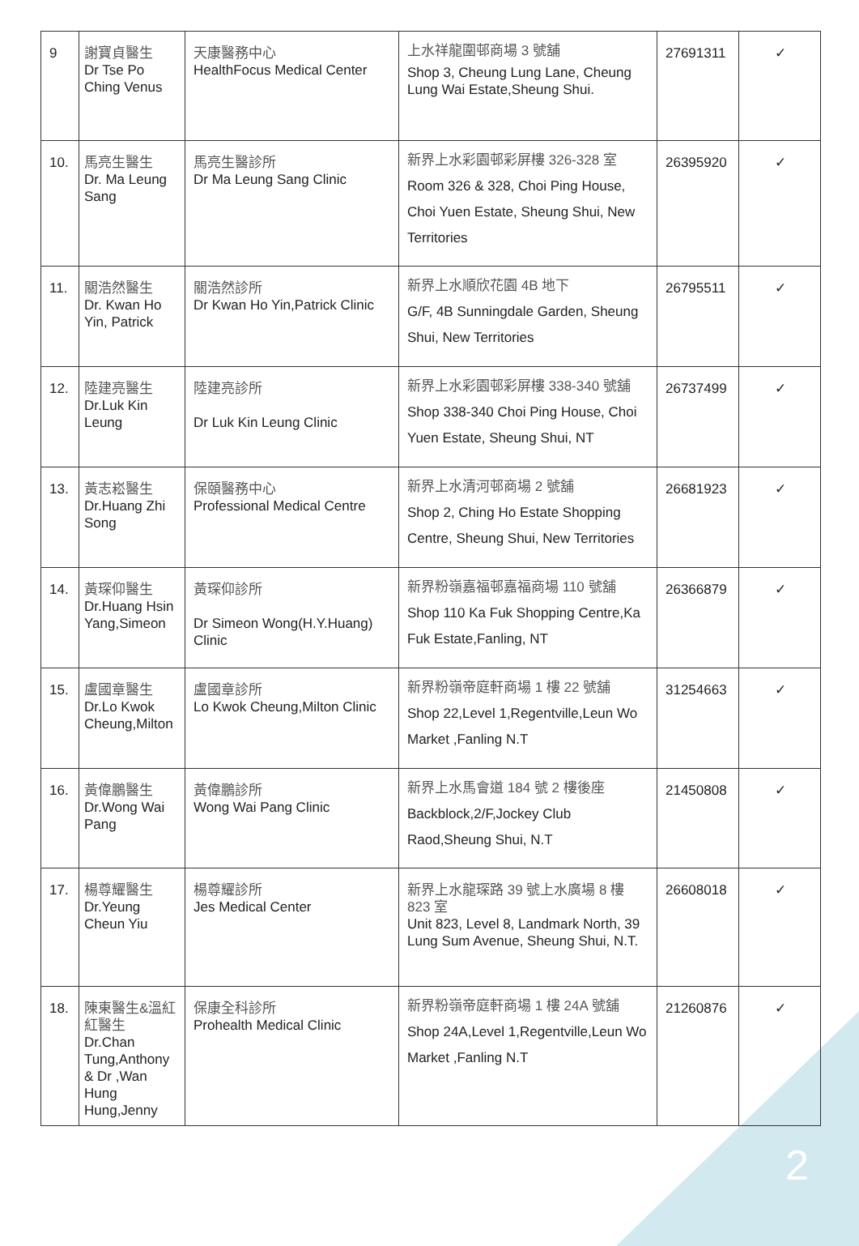| 9 | 謝寶貞醫生 Dr Tse Po Ching Venus | 天康醫務中心 HealthFocus Medical Center | 上水祥龍圍邨商場 3 號舖 Shop 3, Cheung Lung Lane, Cheung Lung Wai Estate,Sheung Shui. | 27691311 | ✓ |
| 10. | 馬亮生醫生 Dr. Ma Leung Sang | 馬亮生醫診所 Dr Ma Leung Sang Clinic | 新界上水彩園邨彩屏樓 326-328 室 Room 326 & 328, Choi Ping House, Choi Yuen Estate, Sheung Shui, New Territories | 26395920 | ✓ |
| 11. | 關浩然醫生 Dr. Kwan Ho Yin, Patrick | 關浩然診所 Dr Kwan Ho Yin,Patrick Clinic | 新界上水順欣花園 4B 地下 G/F, 4B Sunningdale Garden, Sheung Shui, New Territories | 26795511 | ✓ |
| 12. | 陸建亮醫生 Dr.Luk Kin Leung | 陸建亮診所 Dr Luk Kin Leung Clinic | 新界上水彩園邨彩屏樓 338-340 號舖 Shop 338-340 Choi Ping House, Choi Yuen Estate, Sheung Shui, NT | 26737499 | ✓ |
| 13. | 黃志崧醫生 Dr.Huang Zhi Song | 保頤醫務中心 Professional Medical Centre | 新界上水清河邨商場 2 號舖 Shop 2, Ching Ho Estate Shopping Centre, Sheung Shui, New Territories | 26681923 | ✓ |
| 14. | 黃琛仰醫生 Dr.Huang Hsin Yang,Simeon | 黃琛仰診所 Dr Simeon Wong(H.Y.Huang) Clinic | 新界粉嶺嘉福邨嘉福商場 110 號舖 Shop 110 Ka Fuk Shopping Centre,Ka Fuk Estate,Fanling, NT | 26366879 | ✓ |
| 15. | 盧國章醫生 Dr.Lo Kwok Cheung,Milton | 盧國章診所 Lo Kwok Cheung,Milton Clinic | 新界粉嶺帝庭軒商場 1 樓 22 號舖 Shop 22,Level 1,Regentville,Leun Wo Market ,Fanling N.T | 31254663 | ✓ |
| 16. | 黃偉鵬醫生 Dr.Wong Wai Pang | 黃偉鵬診所 Wong Wai Pang Clinic | 新界上水馬會道 184 號 2 樓後座 Backblock,2/F,Jockey Club Raod,Sheung Shui, N.T | 21450808 | ✓ |
| 17. | 楊尊耀醫生 Dr.Yeung Cheun Yiu | 楊尊耀診所 Jes Medical Center | 新界上水龍琛路 39 號上水廣場 8 樓 823 室 Unit 823, Level 8, Landmark North, 39 Lung Sum Avenue, Sheung Shui, N.T. | 26608018 | ✓ |
| 18. | 陳東醫生&溫紅紅醫生 Dr.Chan Tung,Anthony & Dr ,Wan Hung Hung,Jenny | 保康全科診所 Prohealth Medical Clinic | 新界粉嶺帝庭軒商場 1 樓 24A 號舖 Shop 24A,Level 1,Regentville,Leun Wo Market ,Fanling N.T | 21260876 | ✓ |
2